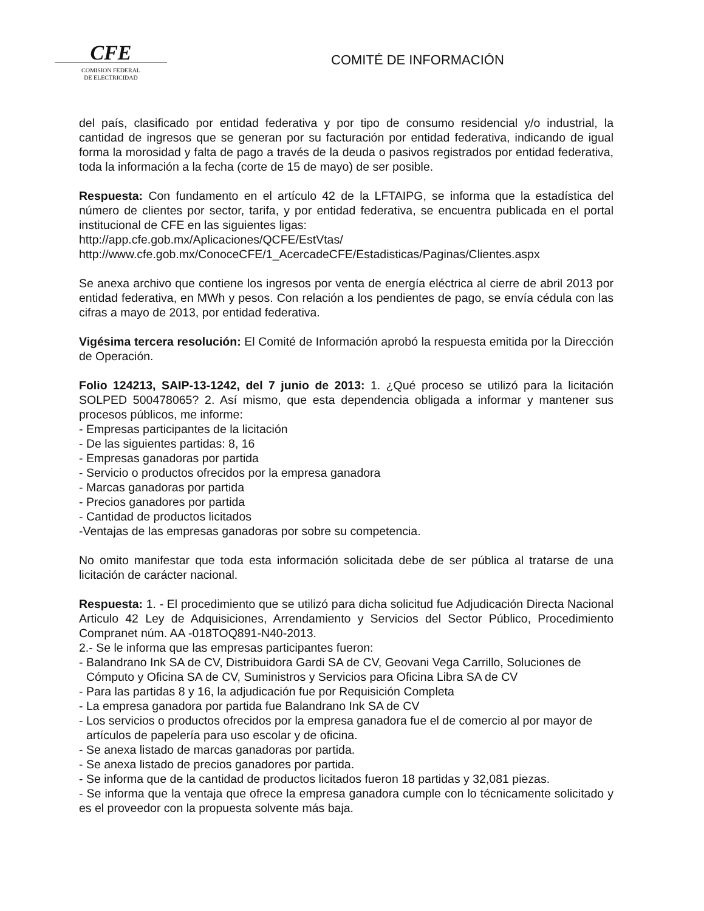CFE
COMISION FEDERAL
DE ELECTRICIDAD
COMITÉ DE INFORMACIÓN
del país, clasificado por entidad federativa y por tipo de consumo residencial y/o industrial, la cantidad de ingresos que se generan por su facturación por entidad federativa, indicando de igual forma la morosidad y falta de pago a través de la deuda o pasivos registrados por entidad federativa, toda la información a la fecha (corte de 15 de mayo) de ser posible.
Respuesta: Con fundamento en el artículo 42 de la LFTAIPG, se informa que la estadística del número de clientes por sector, tarifa, y por entidad federativa, se encuentra publicada en el portal institucional de CFE en las siguientes ligas:
http://app.cfe.gob.mx/Aplicaciones/QCFE/EstVtas/
http://www.cfe.gob.mx/ConoceCFE/1_AcercadeCFE/Estadisticas/Paginas/Clientes.aspx
Se anexa archivo que contiene los ingresos por venta de energía eléctrica al cierre de abril 2013 por entidad federativa, en MWh y pesos. Con relación a los pendientes de pago, se envía cédula con las cifras a mayo de 2013, por entidad federativa.
Vigésima tercera resolución: El Comité de Información aprobó la respuesta emitida por la Dirección de Operación.
Folio 124213, SAIP-13-1242, del 7 junio de 2013: 1. ¿Qué proceso se utilizó para la licitación SOLPED 500478065? 2. Así mismo, que esta dependencia obligada a informar y mantener sus procesos públicos, me informe:
- Empresas participantes de la licitación
- De las siguientes partidas: 8, 16
- Empresas ganadoras por partida
- Servicio o productos ofrecidos por la empresa ganadora
- Marcas ganadoras por partida
- Precios ganadores por partida
- Cantidad de productos licitados
-Ventajas de las empresas ganadoras por sobre su competencia.
No omito manifestar que toda esta información solicitada debe de ser pública al tratarse de una licitación de carácter nacional.
Respuesta: 1. - El procedimiento que se utilizó para dicha solicitud fue Adjudicación Directa Nacional Articulo 42 Ley de Adquisiciones, Arrendamiento y Servicios del Sector Público, Procedimiento Compranet núm. AA -018TOQ891-N40-2013.
2.- Se le informa que las empresas participantes fueron:
- Balandrano Ink SA de CV, Distribuidora Gardi SA de CV, Geovani Vega Carrillo, Soluciones de Cómputo y Oficina SA de CV, Suministros y Servicios para Oficina Libra SA de CV
- Para las partidas 8 y 16, la adjudicación fue por Requisición Completa
- La empresa ganadora por partida fue Balandrano Ink SA de CV
- Los servicios o productos ofrecidos por la empresa ganadora fue el de comercio al por mayor de artículos de papelería para uso escolar y de oficina.
- Se anexa listado de marcas ganadoras por partida.
- Se anexa listado de precios ganadores por partida.
- Se informa que de la cantidad de productos licitados fueron 18 partidas y 32,081 piezas.
- Se informa que la ventaja que ofrece la empresa ganadora cumple con lo técnicamente solicitado y es el proveedor con la propuesta solvente más baja.